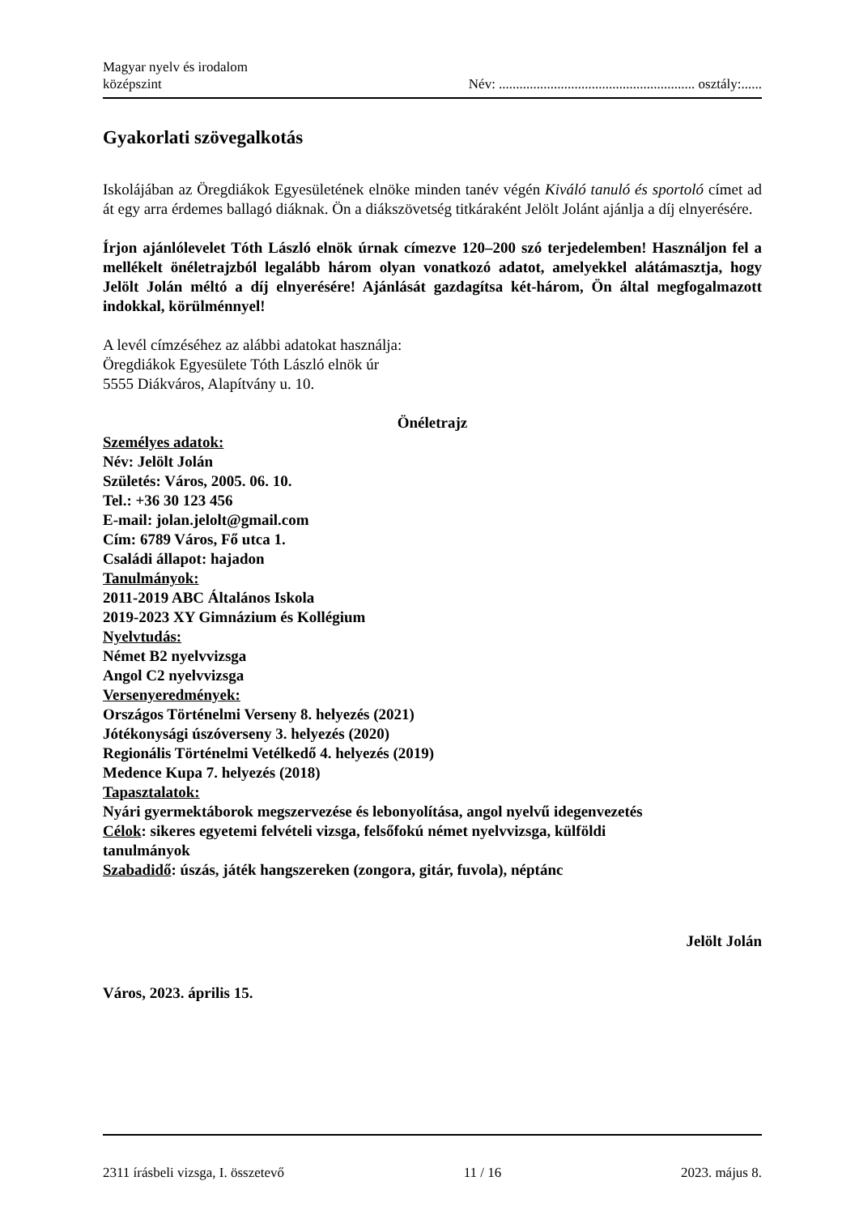Magyar nyelv és irodalom
középszint
Név: ......................................................... osztály:......
Gyakorlati szövegalkotás
Iskolájában az Öregdiákok Egyesületének elnöke minden tanév végén Kiváló tanuló és sportoló címet ad át egy arra érdemes ballagó diáknak. Ön a diákszövetség titkáraként Jelölt Jolánt ajánlja a díj elnyerésére.
Írjon ajánlólevelet Tóth László elnök úrnak címezve 120–200 szó terjedelemben! Használjon fel a mellékelt önéletrajzból legalább három olyan vonatkozó adatot, amelyekkel alátámasztja, hogy Jelölt Jolán méltó a díj elnyerésére! Ajánlását gazdagítsa két-három, Ön által megfogalmazott indokkal, körülménnyel!
A levél címzéséhez az alábbi adatokat használja:
Öregdiákok Egyesülete Tóth László elnök úr
5555 Diákváros, Alapítvány u. 10.
Önéletrajz
Személyes adatok:
Név: Jelölt Jolán
Születés: Város, 2005. 06. 10.
Tel.: +36 30 123 456
E-mail: jolan.jelolt@gmail.com
Cím: 6789 Város, Fő utca 1.
Családi állapot: hajadon
Tanulmányok:
2011-2019 ABC Általános Iskola
2019-2023 XY Gimnázium és Kollégium
Nyelvtudás:
Német B2 nyelvvizsga
Angol C2 nyelvvizsga
Versenyeredmények:
Országos Történelmi Verseny 8. helyezés (2021)
Jótékonysági úszóverseny 3. helyezés (2020)
Regionális Történelmi Vetélkedő 4. helyezés (2019)
Medence Kupa 7. helyezés (2018)
Tapasztalatok:
Nyári gyermektáborok megszervezése és lebonyolítása, angol nyelvű idegenvezetés
Célok: sikeres egyetemi felvételi vizsga, felsőfokú német nyelvvizsga, külföldi
tanulmányok
Szabadidő: úszás, játék hangszereken (zongora, gitár, fuvola), néptánc
Jelölt Jolán
Város, 2023. április 15.
2311 írásbeli vizsga, I. összetevő 11 / 16 2023. május 8.